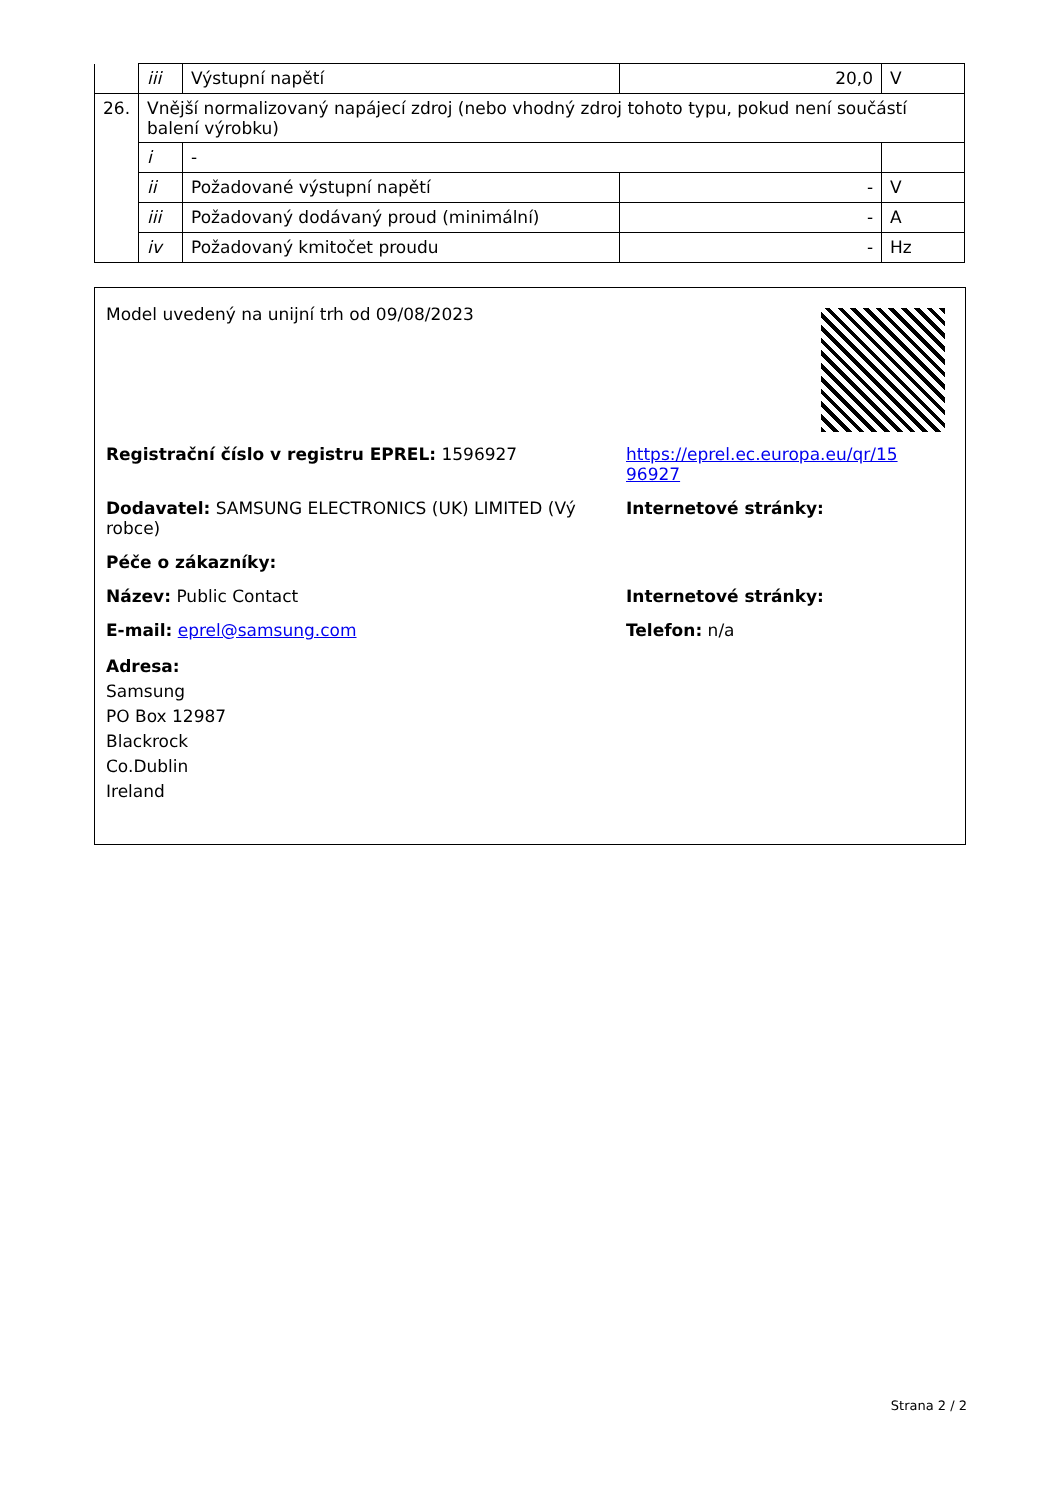| | iii | Výstupní napětí | 20,0 | V |
| 26. | Vnější normalizovaný napájecí zdroj (nebo vhodný zdroj tohoto typu, pokud není součástí balení výrobku) | | | |
| | i | - | | |
| | ii | Požadované výstupní napětí | - | V |
| | iii | Požadovaný dodávaný proud (minimální) | - | A |
| | iv | Požadovaný kmitočet proudu | - | Hz |
Model uvedený na unijní trh od 09/08/2023
Registrační číslo v registru EPREL: 1596927 https://eprel.ec.europa.eu/qr/15
96927
Dodavatel: SAMSUNG ELECTRONICS (UK) LIMITED (Vý
robce)
Internetové stránky:
Péče o zákazníky:
Název: Public Contact Internetové stránky:
E-mail: eprel@samsung.com Telefon: n/a
Adresa:
Samsung
PO Box 12987
Blackrock
Co.Dublin
Ireland
Strana 2 / 2